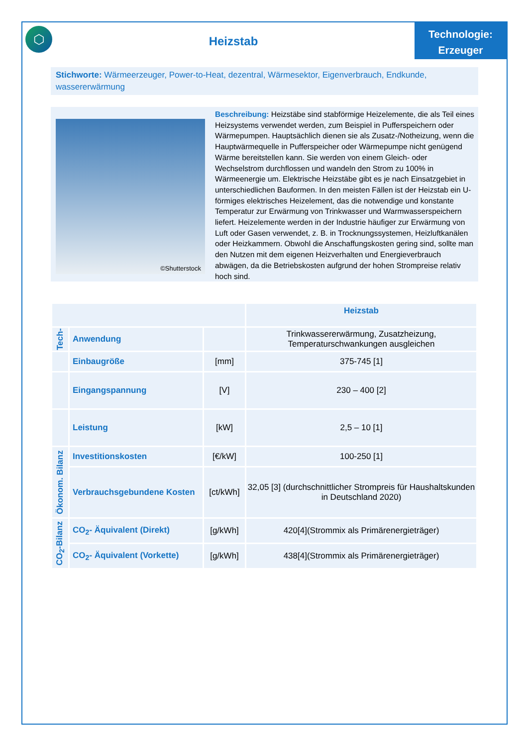⬡
Heizstab
Technologie:
Erzeuger
Stichworte: Wärmeerzeuger, Power-to-Heat, dezentral, Wärmesektor, Eigenverbrauch, Endkunde, wassererwärmung
©Shutterstock
Beschreibung: Heizstäbe sind stabförmige Heizelemente, die als Teil eines Heizsystems verwendet werden, zum Beispiel in Pufferspeichern oder Wärmepumpen. Hauptsächlich dienen sie als Zusatz-/Notheizung, wenn die Hauptwärmequelle in Pufferspeicher oder Wärmepumpe nicht genügend Wärme bereitstellen kann. Sie werden von einem Gleich- oder Wechselstrom durchflossen und wandeln den Strom zu 100% in Wärmeenergie um. Elektrische Heizstäbe gibt es je nach Einsatzgebiet in unterschiedlichen Bauformen. In den meisten Fällen ist der Heizstab ein U-förmiges elektrisches Heizelement, das die notwendige und konstante Temperatur zur Erwärmung von Trinkwasser und Warmwasserspeichern liefert. Heizelemente werden in der Industrie häufiger zur Erwärmung von Luft oder Gasen verwendet, z. B. in Trocknungssystemen, Heizluftkanälen oder Heizkammern. Obwohl die Anschaffungskosten gering sind, sollte man den Nutzen mit dem eigenen Heizverhalten und Energieverbrauch abwägen, da die Betriebskosten aufgrund der hohen Strompreise relativ hoch sind.
| | | | Heizstab |
| --- | --- | --- | --- |
| Tech- | Anwendung | | Trinkwassererwärmung, Zusatzheizung, Temperaturschwankungen ausgleichen |
| | Einbaugröße | [mm] | 375-745 [1] |
| | Eingangspannung | [V] | 230 – 400 [2] |
| | Leistung | [kW] | 2,5 – 10 [1] |
| Ökonom. Bilanz | Investitionskosten | [€/kW] | 100-250 [1] |
| | Verbrauchsgebundene Kosten | [ct/kWh] | 32,05 [3] (durchschnittlicher Strompreis für Haushaltskunden in Deutschland 2020) |
| CO<sub>2</sub>-Bilanz | CO<sub>2</sub>- Äquivalent (Direkt) | [g/kWh] | 420[4](Strommix als Primärenergieträger) |
| | CO<sub>2</sub>- Äquivalent (Vorkette) | [g/kWh] | 438[4](Strommix als Primärenergieträger) |